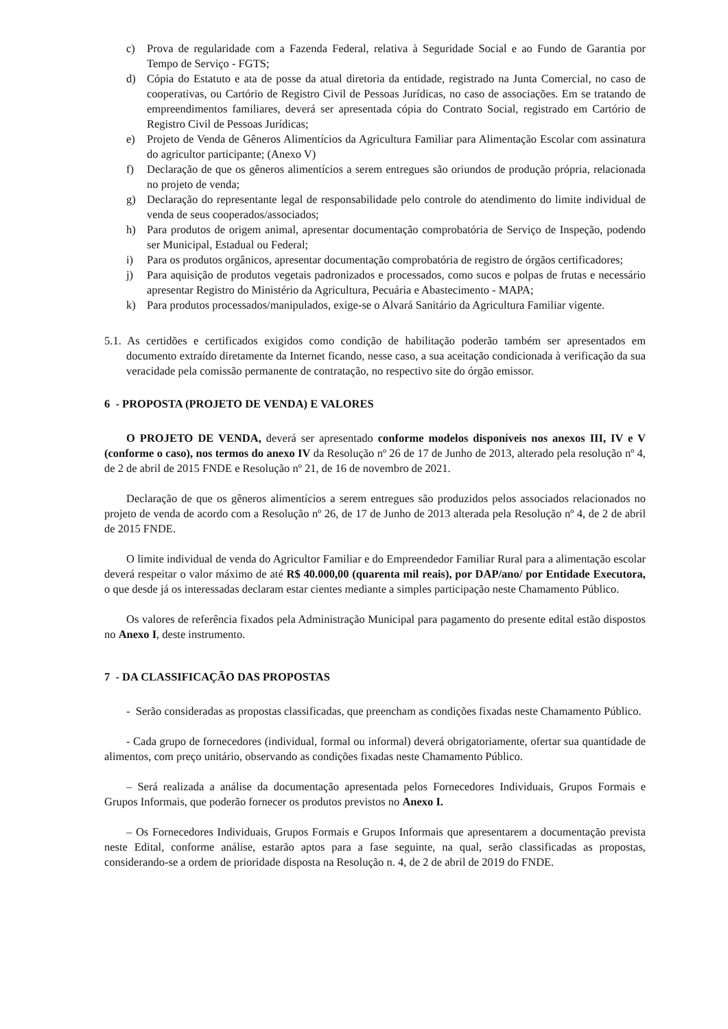c) Prova de regularidade com a Fazenda Federal, relativa à Seguridade Social e ao Fundo de Garantia por Tempo de Serviço - FGTS;
d) Cópia do Estatuto e ata de posse da atual diretoria da entidade, registrado na Junta Comercial, no caso de cooperativas, ou Cartório de Registro Civil de Pessoas Jurídicas, no caso de associações. Em se tratando de empreendimentos familiares, deverá ser apresentada cópia do Contrato Social, registrado em Cartório de Registro Civil de Pessoas Jurídicas;
e) Projeto de Venda de Gêneros Alimentícios da Agricultura Familiar para Alimentação Escolar com assinatura do agricultor participante; (Anexo V)
f) Declaração de que os gêneros alimentícios a serem entregues são oriundos de produção própria, relacionada no projeto de venda;
g) Declaração do representante legal de responsabilidade pelo controle do atendimento do limite individual de venda de seus cooperados/associados;
h) Para produtos de origem animal, apresentar documentação comprobatória de Serviço de Inspeção, podendo ser Municipal, Estadual ou Federal;
i) Para os produtos orgânicos, apresentar documentação comprobatória de registro de órgãos certificadores;
j) Para aquisição de produtos vegetais padronizados e processados, como sucos e polpas de frutas e necessário apresentar Registro do Ministério da Agricultura, Pecuária e Abastecimento - MAPA;
k) Para produtos processados/manipulados, exige-se o Alvará Sanitário da Agricultura Familiar vigente.
5.1. As certidões e certificados exigidos como condição de habilitação poderão também ser apresentados em documento extraído diretamente da Internet ficando, nesse caso, a sua aceitação condicionada à verificação da sua veracidade pela comissão permanente de contratação, no respectivo site do órgão emissor.
6 - PROPOSTA (PROJETO DE VENDA) E VALORES
O PROJETO DE VENDA, deverá ser apresentado conforme modelos disponíveis nos anexos III, IV e V (conforme o caso), nos termos do anexo IV da Resolução nº 26 de 17 de Junho de 2013, alterado pela resolução nº 4, de 2 de abril de 2015 FNDE e Resolução nº 21, de 16 de novembro de 2021.
Declaração de que os gêneros alimentícios a serem entregues são produzidos pelos associados relacionados no projeto de venda de acordo com a Resolução nº 26, de 17 de Junho de 2013 alterada pela Resolução nº 4, de 2 de abril de 2015 FNDE.
O limite individual de venda do Agricultor Familiar e do Empreendedor Familiar Rural para a alimentação escolar deverá respeitar o valor máximo de até R$ 40.000,00 (quarenta mil reais), por DAP/ano/ por Entidade Executora, o que desde já os interessadas declaram estar cientes mediante a simples participação neste Chamamento Público.
Os valores de referência fixados pela Administração Municipal para pagamento do presente edital estão dispostos no Anexo I, deste instrumento.
7 - DA CLASSIFICAÇÃO DAS PROPOSTAS
- Serão consideradas as propostas classificadas, que preencham as condições fixadas neste Chamamento Público.
- Cada grupo de fornecedores (individual, formal ou informal) deverá obrigatoriamente, ofertar sua quantidade de alimentos, com preço unitário, observando as condições fixadas neste Chamamento Público.
– Será realizada a análise da documentação apresentada pelos Fornecedores Individuais, Grupos Formais e Grupos Informais, que poderão fornecer os produtos previstos no Anexo I.
– Os Fornecedores Individuais, Grupos Formais e Grupos Informais que apresentarem a documentação prevista neste Edital, conforme análise, estarão aptos para a fase seguinte, na qual, serão classificadas as propostas, considerando-se a ordem de prioridade disposta na Resolução n. 4, de 2 de abril de 2019 do FNDE.